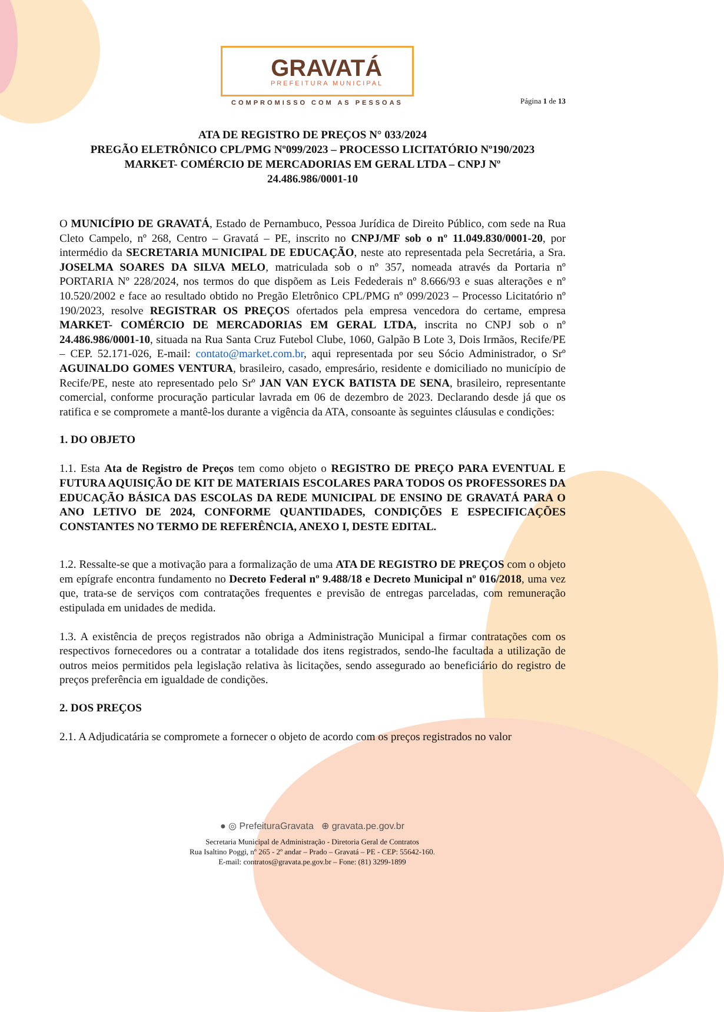GRAVATÁ
PREFEITURA MUNICIPAL
COMPROMISSO COM AS PESSOAS
Página 1 de 13
ATA DE REGISTRO DE PREÇOS N° 033/2024
PREGÃO ELETRÔNICO CPL/PMG Nº099/2023 – PROCESSO LICITATÓRIO Nº190/2023
MARKET- COMÉRCIO DE MERCADORIAS EM GERAL LTDA – CNPJ Nº
24.486.986/0001-10
O MUNICÍPIO DE GRAVATÁ, Estado de Pernambuco, Pessoa Jurídica de Direito Público, com sede na Rua Cleto Campelo, nº 268, Centro – Gravatá – PE, inscrito no CNPJ/MF sob o nº 11.049.830/0001-20, por intermédio da SECRETARIA MUNICIPAL DE EDUCAÇÃO, neste ato representada pela Secretária, a Sra. JOSELMA SOARES DA SILVA MELO, matriculada sob o nº 357, nomeada através da Portaria nº PORTARIA Nº 228/2024, nos termos do que dispõem as Leis Fedederais nº 8.666/93 e suas alterações e nº 10.520/2002 e face ao resultado obtido no Pregão Eletrônico CPL/PMG nº 099/2023 – Processo Licitatório nº 190/2023, resolve REGISTRAR OS PREÇOS ofertados pela empresa vencedora do certame, empresa MARKET- COMÉRCIO DE MERCADORIAS EM GERAL LTDA, inscrita no CNPJ sob o nº 24.486.986/0001-10, situada na Rua Santa Cruz Futebol Clube, 1060, Galpão B Lote 3, Dois Irmãos, Recife/PE – CEP. 52.171-026, E-mail: contato@market.com.br, aqui representada por seu Sócio Administrador, o Srº AGUINALDO GOMES VENTURA, brasileiro, casado, empresário, residente e domiciliado no município de Recife/PE, neste ato representado pelo Srº JAN VAN EYCK BATISTA DE SENA, brasileiro, representante comercial, conforme procuração particular lavrada em 06 de dezembro de 2023. Declarando desde já que os ratifica e se compromete a mantê-los durante a vigência da ATA, consoante às seguintes cláusulas e condições:
1. DO OBJETO
1.1. Esta Ata de Registro de Preços tem como objeto o REGISTRO DE PREÇO PARA EVENTUAL E FUTURA AQUISIÇÃO DE KIT DE MATERIAIS ESCOLARES PARA TODOS OS PROFESSORES DA EDUCAÇÃO BÁSICA DAS ESCOLAS DA REDE MUNICIPAL DE ENSINO DE GRAVATÁ PARA O ANO LETIVO DE 2024, CONFORME QUANTIDADES, CONDIÇÕES E ESPECIFICAÇÕES CONSTANTES NO TERMO DE REFERÊNCIA, ANEXO I, DESTE EDITAL.
1.2. Ressalte-se que a motivação para a formalização de uma ATA DE REGISTRO DE PREÇOS com o objeto em epígrafe encontra fundamento no Decreto Federal nº 9.488/18 e Decreto Municipal nº 016/2018, uma vez que, trata-se de serviços com contratações frequentes e previsão de entregas parceladas, com remuneração estipulada em unidades de medida.
1.3. A existência de preços registrados não obriga a Administração Municipal a firmar contratações com os respectivos fornecedores ou a contratar a totalidade dos itens registrados, sendo-lhe facultada a utilização de outros meios permitidos pela legislação relativa às licitações, sendo assegurado ao beneficiário do registro de preços preferência em igualdade de condições.
2. DOS PREÇOS
2.1. A Adjudicatária se compromete a fornecer o objeto de acordo com os preços registrados no valor
● ◎ PrefeituraGravata ⊕ gravata.pe.gov.br
Secretaria Municipal de Administração - Diretoria Geral de Contratos
Rua Isaltino Poggi, nº 265 - 2º andar – Prado – Gravatá – PE - CEP: 55642-160.
E-mail: contratos@gravata.pe.gov.br – Fone: (81) 3299-1899